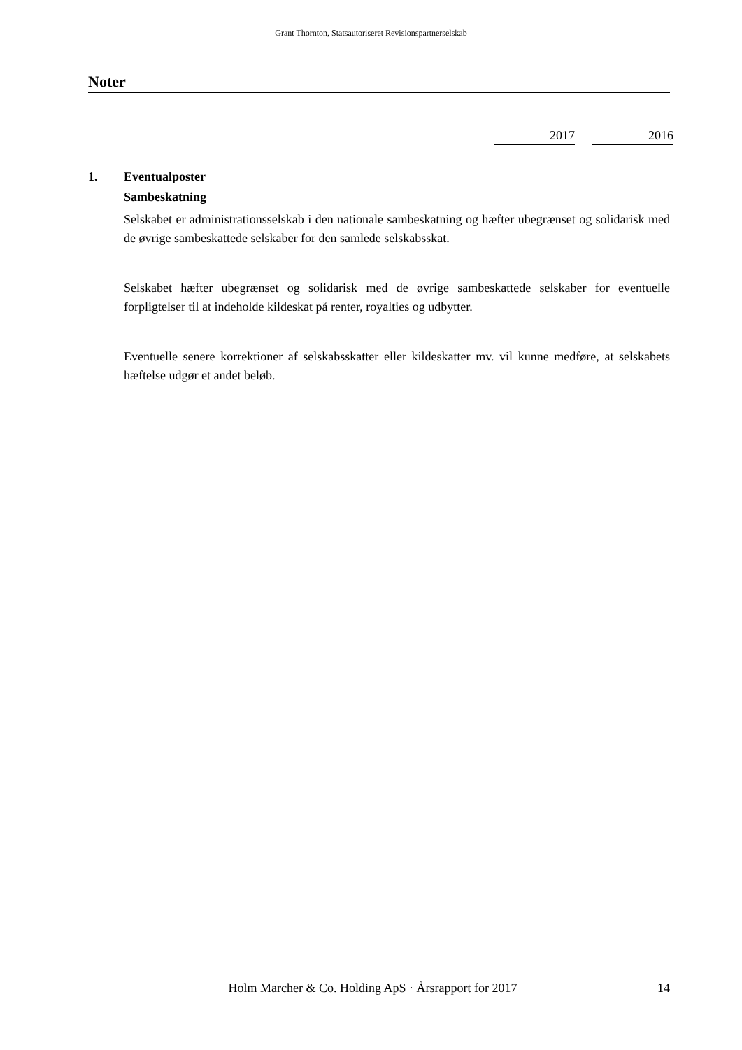Grant Thornton, Statsautoriseret Revisionspartnerselskab
Noter
2017 2016
1. Eventualposter
Sambeskatning
Selskabet er administrationsselskab i den nationale sambeskatning og hæfter ubegrænset og solidarisk med de øvrige sambeskattede selskaber for den samlede selskabsskat.
Selskabet hæfter ubegrænset og solidarisk med de øvrige sambeskattede selskaber for eventuelle forpligtelser til at indeholde kildeskat på renter, royalties og udbytter.
Eventuelle senere korrektioner af selskabsskatter eller kildeskatter mv. vil kunne medføre, at selskabets hæftelse udgør et andet beløb.
Holm Marcher & Co. Holding ApS · Årsrapport for 2017 14